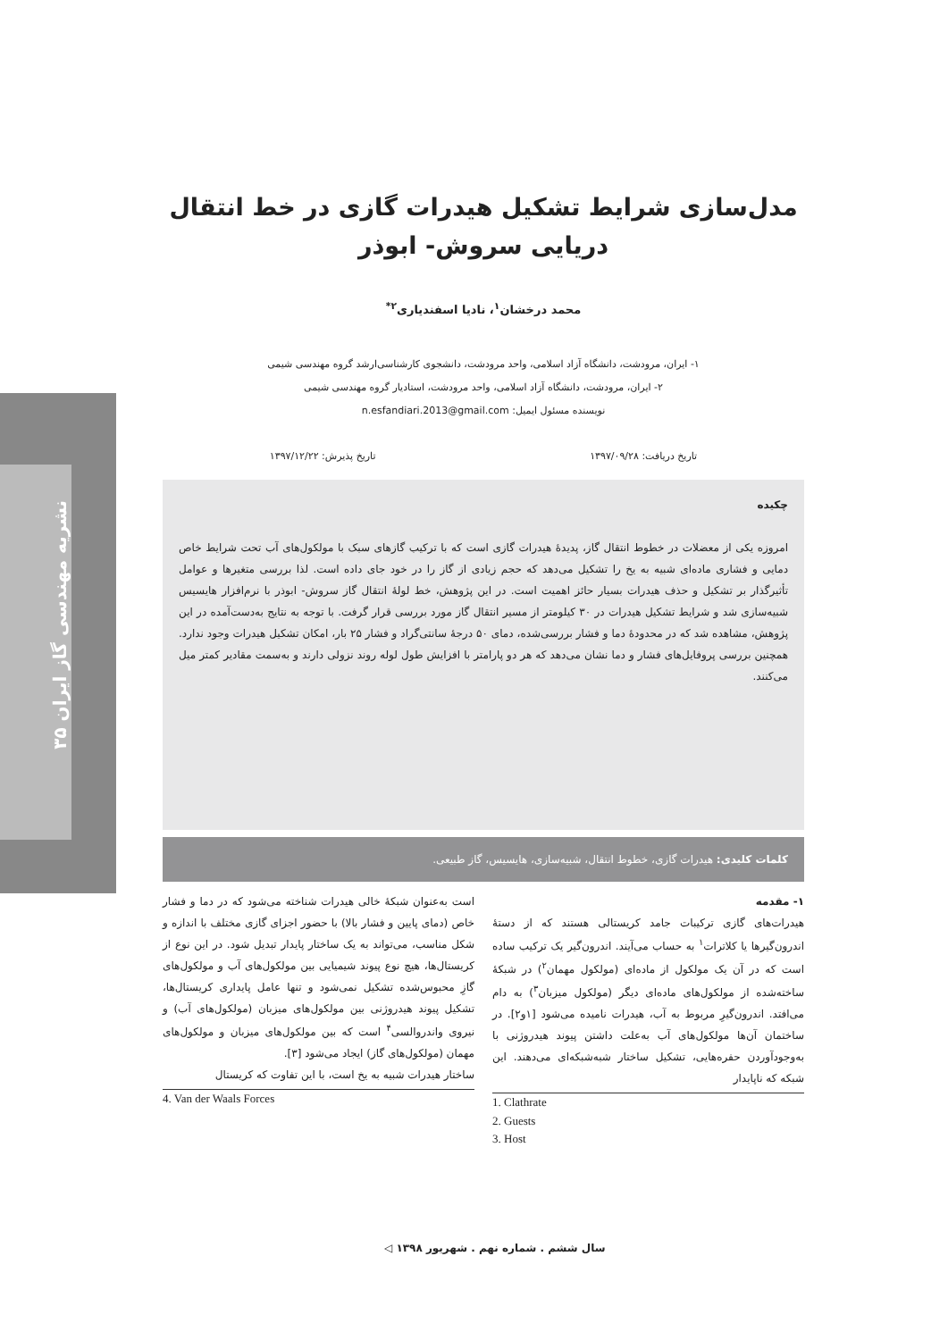نشریه مهندسی گاز ایران ۳۵
مدل‌سازی شرایط تشکیل هیدرات گازی در خط انتقال
دریایی سروش- ابوذر
محمد درخشان<sup>۱</sup>، نادیا اسفندیاری<sup>۲*</sup>
۱- ایران، مرودشت، دانشگاه آزاد اسلامی، واحد مرودشت، دانشجوی کارشناسی‌ارشد گروه مهندسی شیمی
۲- ایران، مرودشت، دانشگاه آزاد اسلامی، واحد مرودشت، استادیار گروه مهندسی شیمی
نویسنده مسئول ایمیل: n.esfandiari.2013@gmail.com
تاریخ دریافت: ۱۳۹۷/۰۹/۲۸ تاریخ پذیرش: ۱۳۹۷/۱۲/۲۲
چکیده
امروزه یکی از معضلات در خطوط انتقال گاز، پدیدهٔ هیدرات گازی است که با ترکیب گازهای سبک با مولکول‌های آب تحت شرایط خاص دمایی و فشاری ماده‌ای شبیه به یخ را تشکیل می‌دهد که حجم زیادی از گاز را در خود جای داده است. لذا بررسی متغیرها و عوامل تأثیرگذار بر تشکیل و حذف هیدرات بسیار حائز اهمیت است. در این پژوهش، خط لولهٔ انتقال گاز سروش- ابوذر با نرم‌افزار هایسیس شبیه‌سازی شد و شرایط تشکیل هیدرات در ۳۰ کیلومتر از مسیر انتقال گاز مورد بررسی قرار گرفت. با توجه به نتایج به‌دست‌آمده در این پژوهش، مشاهده شد که در محدودهٔ دما و فشار بررسی‌شده، دمای ۵۰ درجهٔ سانتی‌گراد و فشار ۲۵ بار، امکان تشکیل هیدرات وجود ندارد. همچنین بررسی پروفایل‌های فشار و دما نشان می‌دهد که هر دو پارامتر با افزایش طول لوله روند نزولی دارند و به‌سمت مقادیر کمتر میل می‌کنند.
کلمات کلیدی: هیدرات گازی، خطوط انتقال، شبیه‌سازی، هایسیس، گاز طبیعی.
۱- مقدمه
هیدرات‌های گازی ترکیبات جامد کریستالی هستند که از دستهٔ اندرون‌گیرها یا کلاترات<sup>۱</sup> به حساب می‌آیند. اندرون‌گیر یک ترکیب ساده است که در آن یک مولکول از ماده‌ای (مولکول مهمان<sup>۲</sup>) در شبکهٔ ساخته‌شده از مولکول‌های ماده‌ای دیگر (مولکول میزبان<sup>۳</sup>) به دام می‌افتد. اندرون‌گیرِ مربوط به آب، هیدرات نامیده می‌شود [۱و۲]. در ساختمان آن‌ها مولکول‌های آب به‌علت داشتن پیوند هیدروژنی با به‌وجودآوردن حفره‌هایی، تشکیل ساختار شبه‌شبکه‌ای می‌دهند. این شبکه که ناپایدار
1. Clathrate
2. Guests
3. Host
است به‌عنوان شبکهٔ خالی هیدرات شناخته می‌شود که در دما و فشار خاص (دمای پایین و فشار بالا) با حضور اجزای گازی مختلف با اندازه و شکل مناسب، می‌تواند به یک ساختار پایدار تبدیل شود. در این نوع از کریستال‌ها، هیچ نوع پیوند شیمیایی بین مولکول‌های آب و مولکول‌های گازِ محبوس‌شده تشکیل نمی‌شود و تنها عامل پایداری کریستال‌ها، تشکیل پیوند هیدروژنی بین مولکول‌های میزبان (مولکول‌های آب) و نیروی واندروالسی<sup>۴</sup> است که بین مولکول‌های میزبان و مولکول‌های مهمان (مولکول‌های گاز) ایجاد می‌شود [۳].
ساختار هیدرات شبیه به یخ است، با این تفاوت که کریستال
4. Van der Waals Forces
سال ششم . شماره نهم . شهریور ۱۳۹۸ ◁